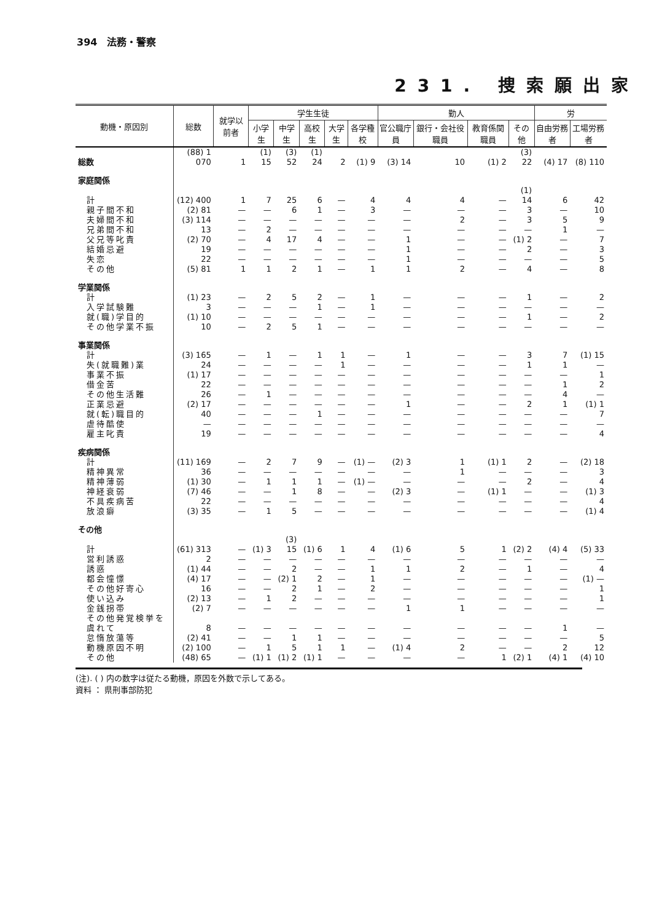394　法務・警察
231. 捜索願出家
| 動機・原因別 | 総数 | 就学以前者 | 学生生徒 | | | | | 勤人 | | | | 労 | |
| --- | --- | --- | --- | --- | --- | --- | --- | --- | --- | --- | --- | --- | --- |
| | | | 小学生 | 中学生 | 高校生 | 大学生 | 各学種校 | 官公職庁員 | 銀行・会社役職員 | 教育係関職員 | その他 | 自由労務者 | 工場労務者 |
| 総数 | (88) 1 070 | 1 | (1) 15 | (3) 52 | (1) 24 | 2 | (1) 9 | (3) 14 | 10 | (1) 2 | (3) 22 | (4) 17 | (8) 110 |
| 家庭関係 | | | | | | | | | | | | | |
| 計 | (12) 400 | 1 | 7 | 25 | 6 | — | 4 | 4 | 4 | — | (1) 14 | 6 | 42 |
| 親子間不和 | (2) 81 | — | — | 6 | 1 | — | 3 | — | — | — | 3 | — | 10 |
| 夫婦間不和 | (3) 114 | — | — | — | — | — | — | — | 2 | — | 3 | 5 | 9 |
| 兄弟間不和 | 13 | — | 2 | — | — | — | — | — | — | — | — | 1 | — |
| 父兄等叱責 | (2) 70 | — | 4 | 17 | 4 | — | — | 1 | — | — | (1) 2 | — | 7 |
| 結婚忌避 | 19 | — | — | — | — | — | — | 1 | — | — | 2 | — | 3 |
| 失恋 | 22 | — | — | — | — | — | — | 1 | — | — | — | — | 5 |
| その他 | (5) 81 | 1 | 1 | 2 | 1 | — | 1 | 1 | 2 | — | 4 | — | 8 |
| 学業関係 | | | | | | | | | | | | | |
| 計 | (1) 23 | — | 2 | 5 | 2 | — | 1 | — | — | — | 1 | — | 2 |
| 入学試験難 | 3 | — | — | — | 1 | — | 1 | — | — | — | — | — | — |
| 就(職)学目的 | (1) 10 | — | — | — | — | — | — | — | — | — | 1 | — | 2 |
| その他学業不振 | 10 | — | 2 | 5 | 1 | — | — | — | — | — | — | — | — |
| 事業関係 | | | | | | | | | | | | | |
| 計 | (3) 165 | — | 1 | — | 1 | 1 | — | 1 | — | — | 3 | 7 | (1) 15 |
| 失(就職難)業 | 24 | — | — | — | — | 1 | — | — | — | — | 1 | 1 | — |
| 事業不振 | (1) 17 | — | — | — | — | — | — | — | — | — | — | — | 1 |
| 借金苦 | 22 | — | — | — | — | — | — | — | — | — | — | 1 | 2 |
| その他生活難 | 26 | — | 1 | — | — | — | — | — | — | — | — | 4 | — |
| 正業忌避 | (2) 17 | — | — | — | — | — | — | 1 | — | — | 2 | 1 | (1) 1 |
| 就(転)職目的 | 40 | — | — | — | 1 | — | — | — | — | — | — | — | 7 |
| 虐待酷使 | — | — | — | — | — | — | — | — | — | — | — | — | — |
| 雇主叱責 | 19 | — | — | — | — | — | — | — | — | — | — | — | 4 |
| 疾病関係 | | | | | | | | | | | | | |
| 計 | (11) 169 | — | 2 | 7 | 9 | — | (1) — | (2) 3 | 1 | (1) 1 | 2 | — | (2) 18 |
| 精神異常 | 36 | — | — | — | — | — | — | — | 1 | — | — | — | 3 |
| 精神薄弱 | (1) 30 | — | 1 | 1 | 1 | — | (1) — | — | — | — | 2 | — | 4 |
| 神経衰弱 | (7) 46 | — | — | 1 | 8 | — | — | (2) 3 | — | (1) 1 | — | — | (1) 3 |
| 不具疾病苦 | 22 | — | — | — | — | — | — | — | — | — | — | — | 4 |
| 放浪癖 | (3) 35 | — | 1 | 5 | — | — | — | — | — | — | — | — | (1) 4 |
| その他 | | | | | | | | | | | | | |
| 計 | (61) 313 | — | (1) 3 | (3) 15 | (1) 6 | 1 | 4 | (1) 6 | 5 | 1 | (2) 2 | (4) 4 | (5) 33 |
| 営利誘惑 | 2 | — | — | — | — | — | — | — | — | — | — | — | — |
| 誘惑 | (1) 44 | — | — | 2 | — | — | 1 | 1 | 2 | — | 1 | — | 4 |
| 都会憧憬 | (4) 17 | — | — | (2) 1 | 2 | — | 1 | — | — | — | — | — | (1) — |
| その他好寄心 | 16 | — | — | 2 | 1 | — | 2 | — | — | — | — | — | 1 |
| 使い込み | (2) 13 | — | 1 | 2 | — | — | — | — | — | — | — | — | 1 |
| 金銭拐帯 | (2) 7 | — | — | — | — | — | — | 1 | 1 | — | — | — | — |
| その他発覚検挙を虞れて | 8 | — | — | — | — | — | — | — | — | — | — | 1 | — |
| 怠惰放蕩等 | (2) 41 | — | — | 1 | 1 | — | — | — | — | — | — | — | 5 |
| 動機原因不明 | (2) 100 | — | 1 | 5 | 1 | 1 | — | (1) 4 | 2 | — | — | 2 | 12 |
| その他 | (48) 65 | — | (1) 1 | (1) 2 | (1) 1 | — | — | — | — | 1 | (2) 1 | (4) 1 | (4) 10 |
(注). ( ) 内の数字は従たる動機，原因を外数で示してある。
資料 ： 県刑事部防犯